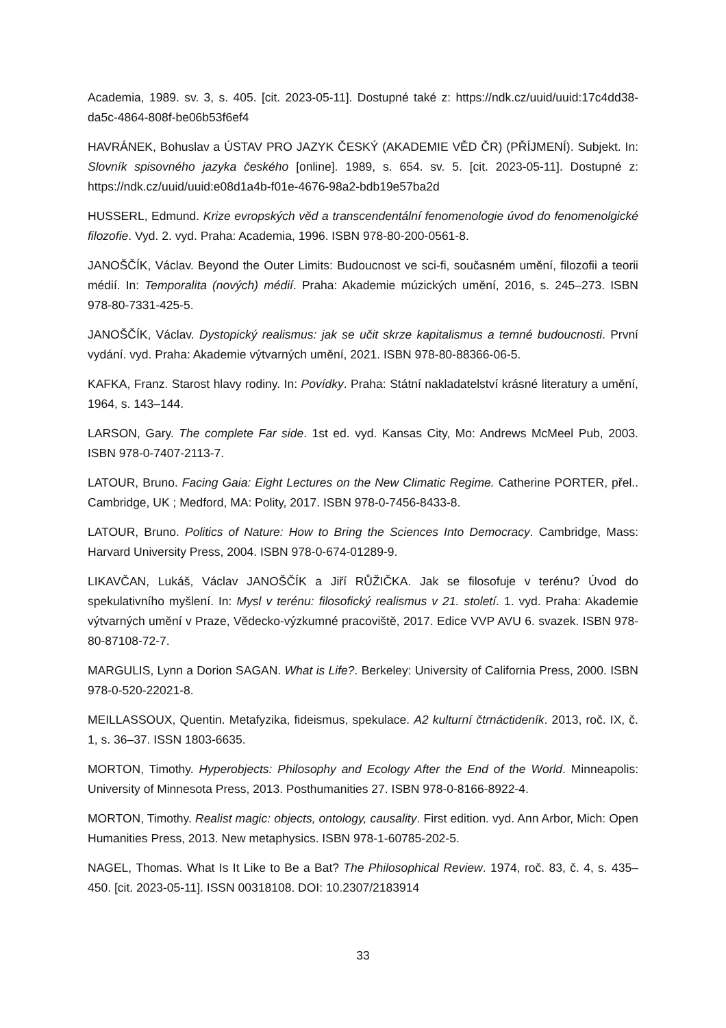Academia, 1989. sv. 3, s. 405. [cit. 2023-05-11]. Dostupné také z: https://ndk.cz/uuid/uuid:17c4dd38-da5c-4864-808f-be06b53f6ef4
HAVRÁNEK, Bohuslav a ÚSTAV PRO JAZYK ČESKÝ (AKADEMIE VĚD ČR) (PŘÍJMENÍ). Subjekt. In: Slovník spisovného jazyka českého [online]. 1989, s. 654. sv. 5. [cit. 2023-05-11]. Dostupné z: https://ndk.cz/uuid/uuid:e08d1a4b-f01e-4676-98a2-bdb19e57ba2d
HUSSERL, Edmund. Krize evropských věd a transcendentální fenomenologie úvod do fenomenolgické filozofie. Vyd. 2. vyd. Praha: Academia, 1996. ISBN 978-80-200-0561-8.
JANOŠČÍK, Václav. Beyond the Outer Limits: Budoucnost ve sci-fi, současném umění, filozofii a teorii médií. In: Temporalita (nových) médií. Praha: Akademie múzických umění, 2016, s. 245–273. ISBN 978-80-7331-425-5.
JANOŠČÍK, Václav. Dystopický realismus: jak se učit skrze kapitalismus a temné budoucnosti. První vydání. vyd. Praha: Akademie výtvarných umění, 2021. ISBN 978-80-88366-06-5.
KAFKA, Franz. Starost hlavy rodiny. In: Povídky. Praha: Státní nakladatelství krásné literatury a umění, 1964, s. 143–144.
LARSON, Gary. The complete Far side. 1st ed. vyd. Kansas City, Mo: Andrews McMeel Pub, 2003. ISBN 978-0-7407-2113-7.
LATOUR, Bruno. Facing Gaia: Eight Lectures on the New Climatic Regime. Catherine PORTER, přel.. Cambridge, UK ; Medford, MA: Polity, 2017. ISBN 978-0-7456-8433-8.
LATOUR, Bruno. Politics of Nature: How to Bring the Sciences Into Democracy. Cambridge, Mass: Harvard University Press, 2004. ISBN 978-0-674-01289-9.
LIKAVČAN, Lukáš, Václav JANOŠČÍK a Jiří RŮŽIČKA. Jak se filosofuje v terénu? Úvod do spekulativního myšlení. In: Mysl v terénu: filosofický realismus v 21. století. 1. vyd. Praha: Akademie výtvarných umění v Praze, Vědecko-výzkumné pracoviště, 2017. Edice VVP AVU 6. svazek. ISBN 978-80-87108-72-7.
MARGULIS, Lynn a Dorion SAGAN. What is Life?. Berkeley: University of California Press, 2000. ISBN 978-0-520-22021-8.
MEILLASSOUX, Quentin. Metafyzika, fideismus, spekulace. A2 kulturní čtrnáctideník. 2013, roč. IX, č. 1, s. 36–37. ISSN 1803-6635.
MORTON, Timothy. Hyperobjects: Philosophy and Ecology After the End of the World. Minneapolis: University of Minnesota Press, 2013. Posthumanities 27. ISBN 978-0-8166-8922-4.
MORTON, Timothy. Realist magic: objects, ontology, causality. First edition. vyd. Ann Arbor, Mich: Open Humanities Press, 2013. New metaphysics. ISBN 978-1-60785-202-5.
NAGEL, Thomas. What Is It Like to Be a Bat? The Philosophical Review. 1974, roč. 83, č. 4, s. 435–450. [cit. 2023-05-11]. ISSN 00318108. DOI: 10.2307/2183914
33